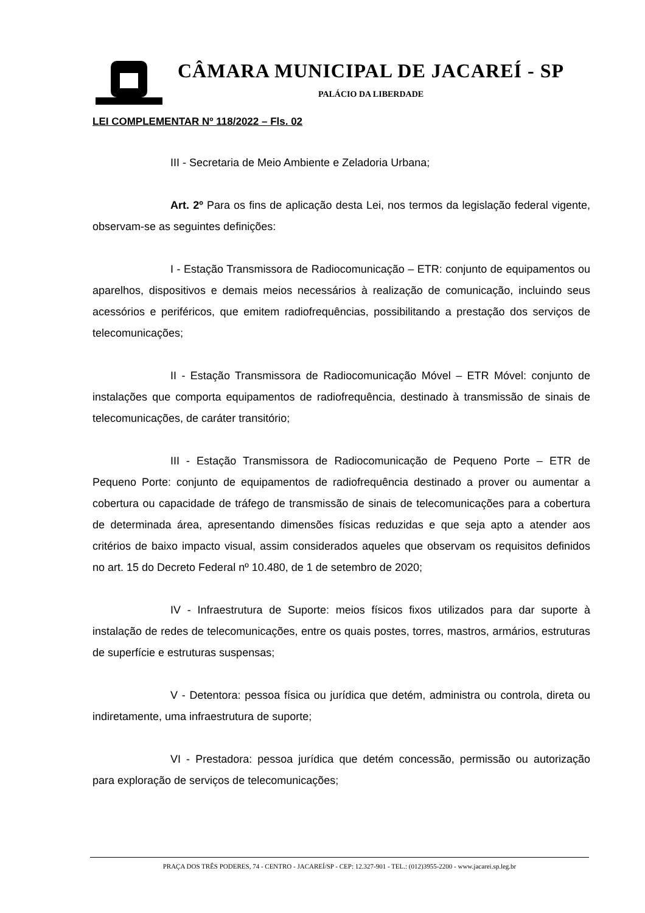CÂMARA MUNICIPAL DE JACAREÍ - SP
PALÁCIO DA LIBERDADE
LEI COMPLEMENTAR Nº 118/2022 – Fls. 02
III - Secretaria de Meio Ambiente e Zeladoria Urbana;
Art. 2º Para os fins de aplicação desta Lei, nos termos da legislação federal vigente, observam-se as seguintes definições:
I - Estação Transmissora de Radiocomunicação – ETR: conjunto de equipamentos ou aparelhos, dispositivos e demais meios necessários à realização de comunicação, incluindo seus acessórios e periféricos, que emitem radiofrequências, possibilitando a prestação dos serviços de telecomunicações;
II - Estação Transmissora de Radiocomunicação Móvel – ETR Móvel: conjunto de instalações que comporta equipamentos de radiofrequência, destinado à transmissão de sinais de telecomunicações, de caráter transitório;
III - Estação Transmissora de Radiocomunicação de Pequeno Porte – ETR de Pequeno Porte: conjunto de equipamentos de radiofrequência destinado a prover ou aumentar a cobertura ou capacidade de tráfego de transmissão de sinais de telecomunicações para a cobertura de determinada área, apresentando dimensões físicas reduzidas e que seja apto a atender aos critérios de baixo impacto visual, assim considerados aqueles que observam os requisitos definidos no art. 15 do Decreto Federal nº 10.480, de 1 de setembro de 2020;
IV - Infraestrutura de Suporte: meios físicos fixos utilizados para dar suporte à instalação de redes de telecomunicações, entre os quais postes, torres, mastros, armários, estruturas de superfície e estruturas suspensas;
V - Detentora: pessoa física ou jurídica que detém, administra ou controla, direta ou indiretamente, uma infraestrutura de suporte;
VI - Prestadora: pessoa jurídica que detém concessão, permissão ou autorização para exploração de serviços de telecomunicações;
PRAÇA DOS TRÊS PODERES, 74 - CENTRO - JACAREÍ/SP - CEP: 12.327-901 - TEL.: (012)3955-2200 - www.jacarei.sp.leg.br